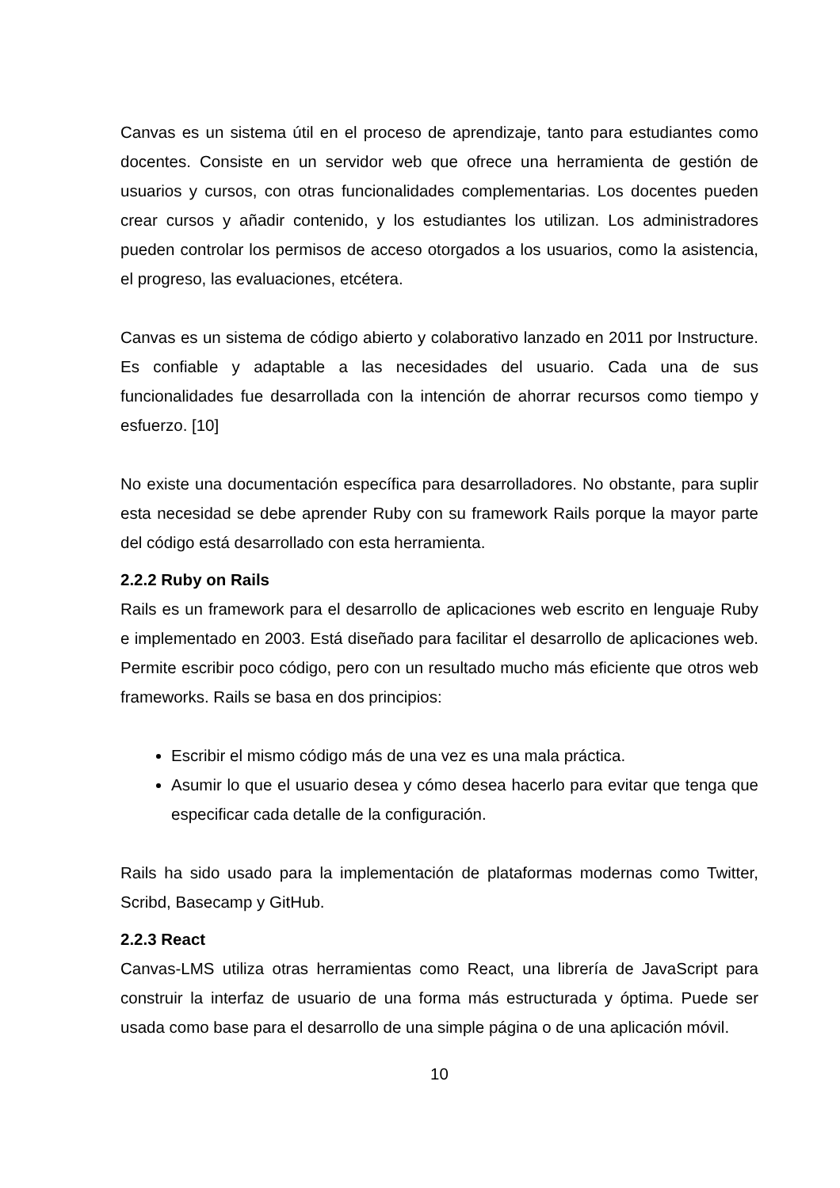Canvas es un sistema útil en el proceso de aprendizaje, tanto para estudiantes como docentes. Consiste en un servidor web que ofrece una herramienta de gestión de usuarios y cursos, con otras funcionalidades complementarias. Los docentes pueden crear cursos y añadir contenido, y los estudiantes los utilizan. Los administradores pueden controlar los permisos de acceso otorgados a los usuarios, como la asistencia, el progreso, las evaluaciones, etcétera.
Canvas es un sistema de código abierto y colaborativo lanzado en 2011 por Instructure. Es confiable y adaptable a las necesidades del usuario. Cada una de sus funcionalidades fue desarrollada con la intención de ahorrar recursos como tiempo y esfuerzo. [10]
No existe una documentación específica para desarrolladores. No obstante, para suplir esta necesidad se debe aprender Ruby con su framework Rails porque la mayor parte del código está desarrollado con esta herramienta.
2.2.2 Ruby on Rails
Rails es un framework para el desarrollo de aplicaciones web escrito en lenguaje Ruby e implementado en 2003. Está diseñado para facilitar el desarrollo de aplicaciones web. Permite escribir poco código, pero con un resultado mucho más eficiente que otros web frameworks. Rails se basa en dos principios:
Escribir el mismo código más de una vez es una mala práctica.
Asumir lo que el usuario desea y cómo desea hacerlo para evitar que tenga que especificar cada detalle de la configuración.
Rails ha sido usado para la implementación de plataformas modernas como Twitter, Scribd, Basecamp y GitHub.
2.2.3 React
Canvas-LMS utiliza otras herramientas como React, una librería de JavaScript para construir la interfaz de usuario de una forma más estructurada y óptima. Puede ser usada como base para el desarrollo de una simple página o de una aplicación móvil.
10